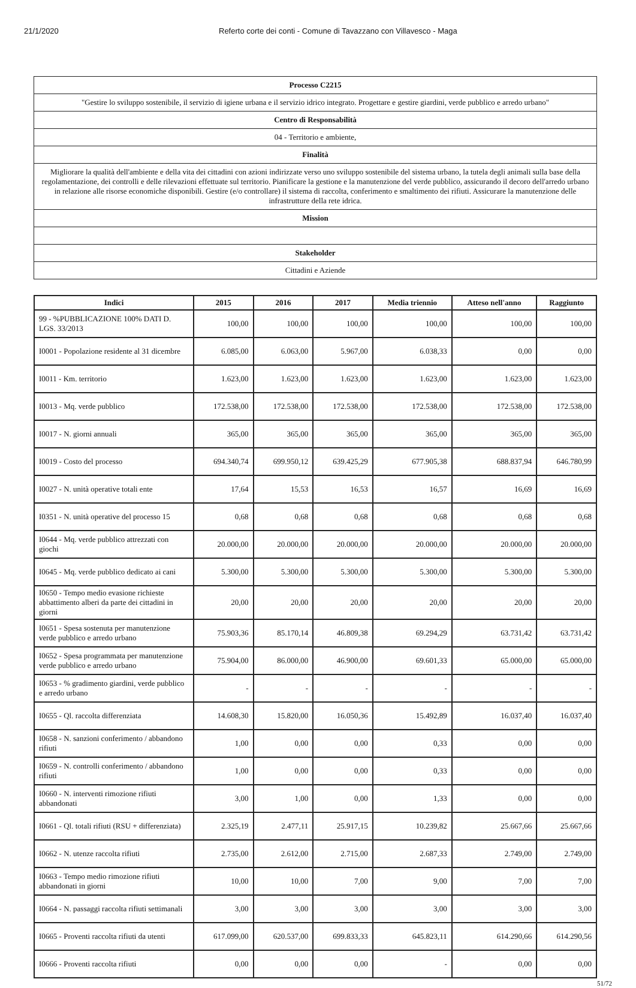21/1/2020 Referto corte dei conti - Comune di Tavazzano con Villavesco - Maga
| Processo C2215 |
| "Gestire lo sviluppo sostenibile, il servizio di igiene urbana e il servizio idrico integrato. Progettare e gestire giardini, verde pubblico e arredo urbano" |
| Centro di Responsabilità |
| 04 - Territorio e ambiente, |
| Finalità |
| Migliorare la qualità dell'ambiente e della vita dei cittadini con azioni indirizzate verso uno sviluppo sostenibile del sistema urbano, la tutela degli animali sulla base della regolamentazione, dei controlli e delle rilevazioni effettuate sul territorio. Pianificare la gestione e la manutenzione del verde pubblico, assicurando il decoro dell'arredo urbano in relazione alle risorse economiche disponibili. Gestire (e/o controllare) il sistema di raccolta, conferimento e smaltimento dei rifiuti. Assicurare la manutenzione delle infrastrutture della rete idrica. |
| Mission |
| Stakeholder |
| Cittadini e Aziende |
| Indici | 2015 | 2016 | 2017 | Media triennio | Atteso nell'anno | Raggiunto |
| --- | --- | --- | --- | --- | --- | --- |
| 99 - %PUBBLICAZIONE 100% DATI D. LGS. 33/2013 | 100,00 | 100,00 | 100,00 | 100,00 | 100,00 | 100,00 |
| I0001 - Popolazione residente al 31 dicembre | 6.085,00 | 6.063,00 | 5.967,00 | 6.038,33 | 0,00 | 0,00 |
| I0011 - Km. territorio | 1.623,00 | 1.623,00 | 1.623,00 | 1.623,00 | 1.623,00 | 1.623,00 |
| I0013 - Mq. verde pubblico | 172.538,00 | 172.538,00 | 172.538,00 | 172.538,00 | 172.538,00 | 172.538,00 |
| I0017 - N. giorni annuali | 365,00 | 365,00 | 365,00 | 365,00 | 365,00 | 365,00 |
| I0019 - Costo del processo | 694.340,74 | 699.950,12 | 639.425,29 | 677.905,38 | 688.837,94 | 646.780,99 |
| I0027 - N. unità operative totali ente | 17,64 | 15,53 | 16,53 | 16,57 | 16,69 | 16,69 |
| I0351 - N. unità operative del processo 15 | 0,68 | 0,68 | 0,68 | 0,68 | 0,68 | 0,68 |
| I0644 - Mq. verde pubblico attrezzati con giochi | 20.000,00 | 20.000,00 | 20.000,00 | 20.000,00 | 20.000,00 | 20.000,00 |
| I0645 - Mq. verde pubblico dedicato ai cani | 5.300,00 | 5.300,00 | 5.300,00 | 5.300,00 | 5.300,00 | 5.300,00 |
| I0650 - Tempo medio evasione richieste abbattimento alberi da parte dei cittadini in giorni | 20,00 | 20,00 | 20,00 | 20,00 | 20,00 | 20,00 |
| I0651 - Spesa sostenuta per manutenzione verde pubblico e arredo urbano | 75.903,36 | 85.170,14 | 46.809,38 | 69.294,29 | 63.731,42 | 63.731,42 |
| I0652 - Spesa programmata per manutenzione verde pubblico e arredo urbano | 75.904,00 | 86.000,00 | 46.900,00 | 69.601,33 | 65.000,00 | 65.000,00 |
| I0653 - % gradimento giardini, verde pubblico e arredo urbano | - | - | - | - | - | - |
| I0655 - Ql. raccolta differenziata | 14.608,30 | 15.820,00 | 16.050,36 | 15.492,89 | 16.037,40 | 16.037,40 |
| I0658 - N. sanzioni conferimento / abbandono rifiuti | 1,00 | 0,00 | 0,00 | 0,33 | 0,00 | 0,00 |
| I0659 - N. controlli conferimento / abbandono rifiuti | 1,00 | 0,00 | 0,00 | 0,33 | 0,00 | 0,00 |
| I0660 - N. interventi rimozione rifiuti abbandonati | 3,00 | 1,00 | 0,00 | 1,33 | 0,00 | 0,00 |
| I0661 - Ql. totali rifiuti (RSU + differenziata) | 2.325,19 | 2.477,11 | 25.917,15 | 10.239,82 | 25.667,66 | 25.667,66 |
| I0662 - N. utenze raccolta rifiuti | 2.735,00 | 2.612,00 | 2.715,00 | 2.687,33 | 2.749,00 | 2.749,00 |
| I0663 - Tempo medio rimozione rifiuti abbandonati in giorni | 10,00 | 10,00 | 7,00 | 9,00 | 7,00 | 7,00 |
| I0664 - N. passaggi raccolta rifiuti settimanali | 3,00 | 3,00 | 3,00 | 3,00 | 3,00 | 3,00 |
| I0665 - Proventi raccolta rifiuti da utenti | 617.099,00 | 620.537,00 | 699.833,33 | 645.823,11 | 614.290,66 | 614.290,56 |
| I0666 - Proventi raccolta rifiuti | 0,00 | 0,00 | 0,00 | - | 0,00 | 0,00 |
51/72